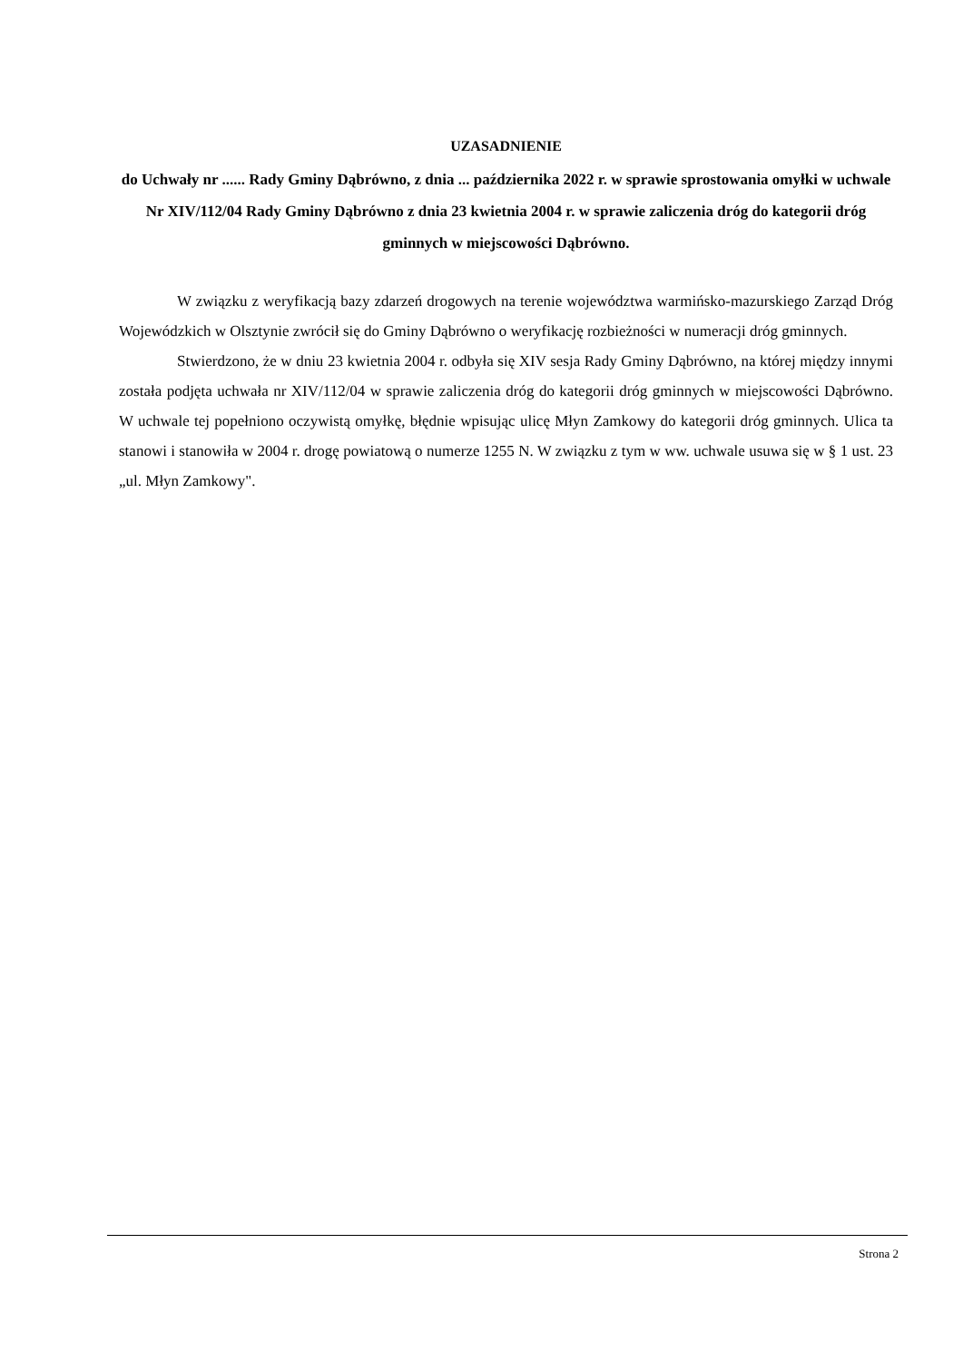UZASADNIENIE
do Uchwały nr ...... Rady Gminy Dąbrówno, z dnia ... października 2022 r. w sprawie sprostowania omyłki w uchwale Nr XIV/112/04 Rady Gminy Dąbrówno z dnia 23 kwietnia 2004 r. w sprawie zaliczenia dróg do kategorii dróg gminnych w miejscowości Dąbrówno.
W związku z weryfikacją bazy zdarzeń drogowych na terenie województwa warmińsko-mazurskiego Zarząd Dróg Wojewódzkich w Olsztynie zwrócił się do Gminy Dąbrówno o weryfikację rozbieżności w numeracji dróg gminnych.
Stwierdzono, że w dniu 23 kwietnia 2004 r. odbyła się XIV sesja Rady Gminy Dąbrówno, na której między innymi została podjęta uchwała nr XIV/112/04 w sprawie zaliczenia dróg do kategorii dróg gminnych w miejscowości Dąbrówno. W uchwale tej popełniono oczywistą omyłkę, błędnie wpisując ulicę Młyn Zamkowy do kategorii dróg gminnych. Ulica ta stanowi i stanowiła w 2004 r. drogę powiatową o numerze 1255 N. W związku z tym w ww. uchwale usuwa się w § 1 ust. 23 „ul. Młyn Zamkowy".
Strona 2